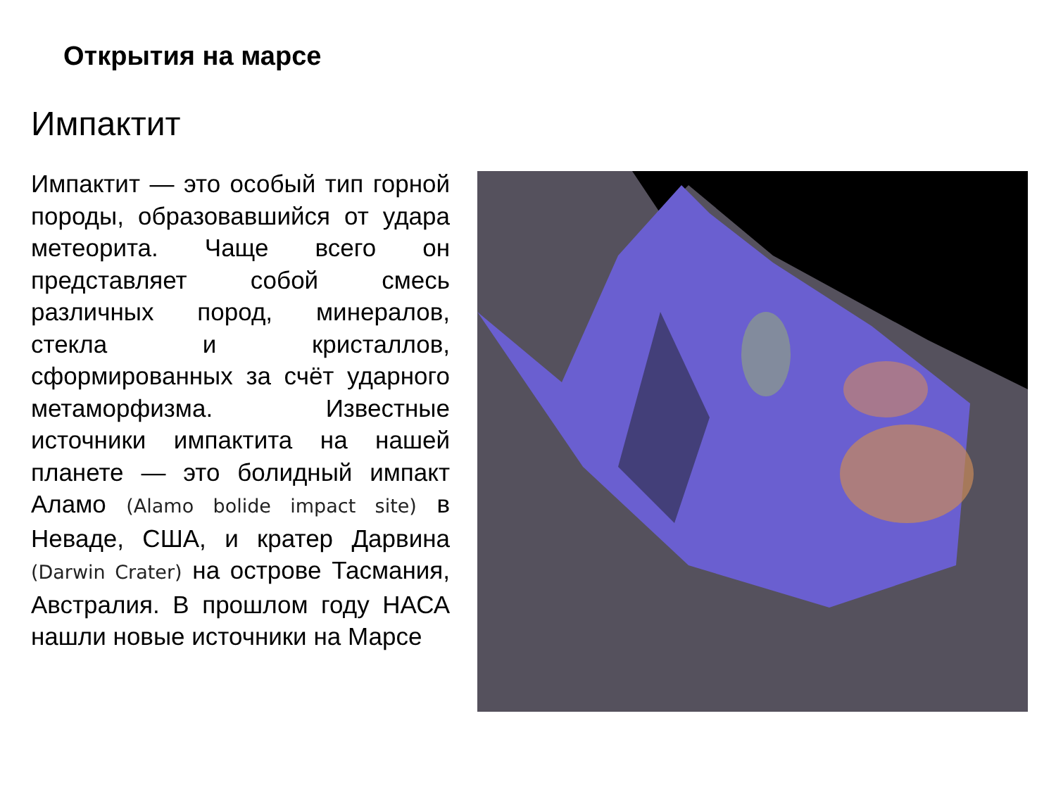Открытия на марсе
Импактит
Импактит — это особый тип горной породы, образовавшийся от удара метеорита. Чаще всего он представляет собой смесь различных пород, минералов, стекла и кристаллов, сформированных за счёт ударного метаморфизма. Известные источники импактита на нашей планете — это болидный импакт Аламо (Alamo bolide impact site) в Неваде, США, и кратер Дарвина (Darwin Crater) на острове Тасмания, Австралия. В прошлом году НАСА нашли новые источники на Марсе